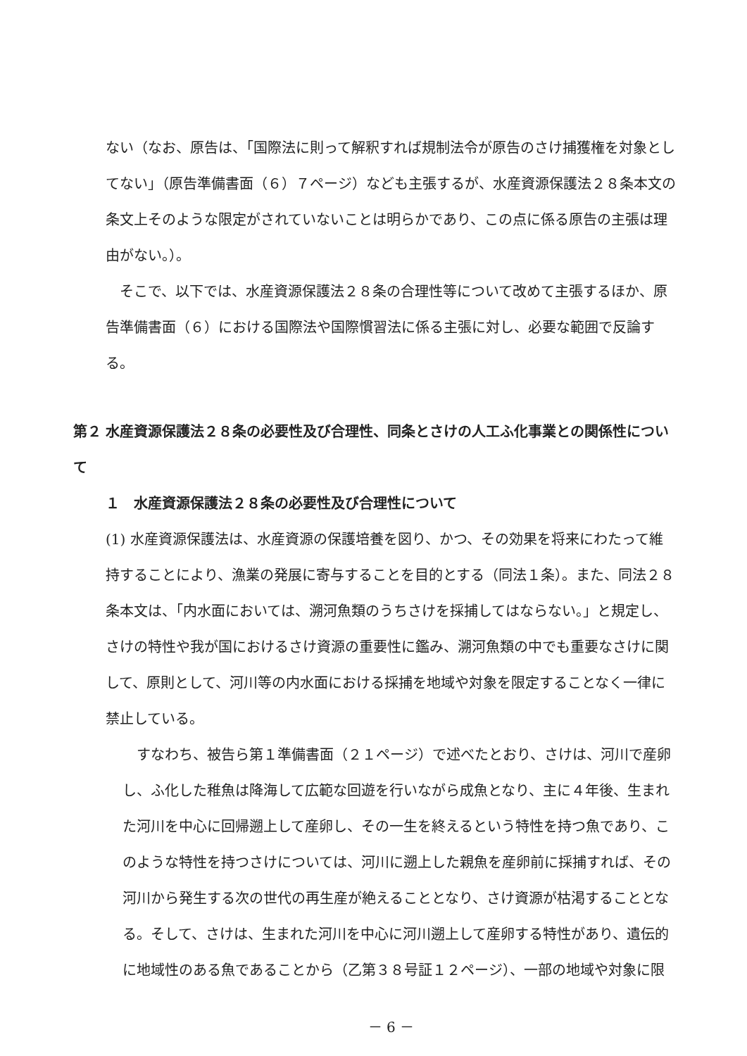ない（なお、原告は、「国際法に則って解釈すれば規制法令が原告のさけ捕獲権を対象としてない」（原告準備書面（６）７ページ）なども主張するが、水産資源保護法２８条本文の条文上そのような限定がされていないことは明らかであり、この点に係る原告の主張は理由がない。）。
　そこで、以下では、水産資源保護法２８条の合理性等について改めて主張するほか、原告準備書面（６）における国際法や国際慣習法に係る主張に対し、必要な範囲で反論する。
第２ 水産資源保護法２８条の必要性及び合理性、同条とさけの人工ふ化事業との関係性について
　１　水産資源保護法２８条の必要性及び合理性について
(1) 水産資源保護法は、水産資源の保護培養を図り、かつ、その効果を将来にわたって維持することにより、漁業の発展に寄与することを目的とする（同法１条）。また、同法２８条本文は、「内水面においては、溯河魚類のうちさけを採捕してはならない。」と規定し、さけの特性や我が国におけるさけ資源の重要性に鑑み、溯河魚類の中でも重要なさけに関して、原則として、河川等の内水面における採捕を地域や対象を限定することなく一律に禁止している。
　すなわち、被告ら第１準備書面（２１ページ）で述べたとおり、さけは、河川で産卵し、ふ化した稚魚は降海して広範な回遊を行いながら成魚となり、主に４年後、生まれた河川を中心に回帰遡上して産卵し、その一生を終えるという特性を持つ魚であり、このような特性を持つさけについては、河川に遡上した親魚を産卵前に採捕すれば、その河川から発生する次の世代の再生産が絶えることとなり、さけ資源が枯渇することとなる。そして、さけは、生まれた河川を中心に河川遡上して産卵する特性があり、遺伝的に地域性のある魚であることから（乙第３８号証１２ページ）、一部の地域や対象に限
－ 6 －